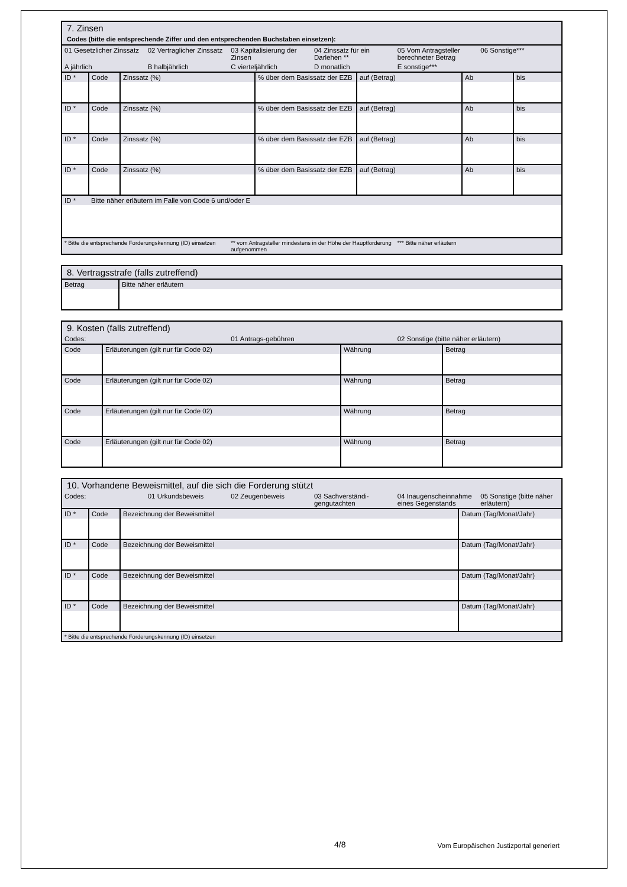| 7. Zinsen Codes (bitte die entsprechende Ziffer und den entsprechenden Buchstaben einsetzen): | | | | | |
| 01 Gesetzlicher Zinssatz | 02 Vertraglicher Zinssatz | 03 Kapitalisierung der Zinsen | 04 Zinssatz für ein Darlehen ** | 05 Vom Antragsteller berechneter Betrag | 06 Sonstige*** |
| A jährlich | B halbjährlich | C vierteljährlich | D monatlich | E sonstige*** | |
| ID * | Code | Zinssatz (%) | % über dem Basissatz der EZB | auf (Betrag) | Ab | bis |
| ID * | Code | Zinssatz (%) | % über dem Basissatz der EZB | auf (Betrag) | Ab | bis |
| ID * | Code | Zinssatz (%) | % über dem Basissatz der EZB | auf (Betrag) | Ab | bis |
| ID * | Code | Zinssatz (%) | % über dem Basissatz der EZB | auf (Betrag) | Ab | bis |
| ID * | Bitte näher erläutern im Falle von Code 6 und/oder E | | | | | |
| * Bitte die entsprechende Forderungskennung (ID) einsetzen | ** vom Antragsteller mindestens in der Höhe der Hauptforderung aufgenommen | *** Bitte näher erläutern |
| 8. Vertragsstrafe (falls zutreffend) | |
| Betrag | Bitte näher erläutern |
| 9. Kosten (falls zutreffend) | | |
| Codes: | 01 Antrags-gebühren | 02 Sonstige (bitte näher erläutern) |
| Code | Erläuterungen (gilt nur für Code 02) | Währung | Betrag |
| Code | Erläuterungen (gilt nur für Code 02) | Währung | Betrag |
| Code | Erläuterungen (gilt nur für Code 02) | Währung | Betrag |
| Code | Erläuterungen (gilt nur für Code 02) | Währung | Betrag |
| 10. Vorhandene Beweismittel, auf die sich die Forderung stützt | | | | | |
| Codes: | 01 Urkundsbeweis | 02 Zeugenbeweis | 03 Sachverständi-gengutachten | 04 Inaugenscheinnahme eines Gegenstands | 05 Sonstige (bitte näher erläutern) |
| ID * | Code | Bezeichnung der Beweismittel | Datum (Tag/Monat/Jahr) |
| ID * | Code | Bezeichnung der Beweismittel | Datum (Tag/Monat/Jahr) |
| ID * | Code | Bezeichnung der Beweismittel | Datum (Tag/Monat/Jahr) |
| ID * | Code | Bezeichnung der Beweismittel | Datum (Tag/Monat/Jahr) |
| * Bitte die entsprechende Forderungskennung (ID) einsetzen | | | |
| 4/8 | Vom Europäischen Justizportal generiert |